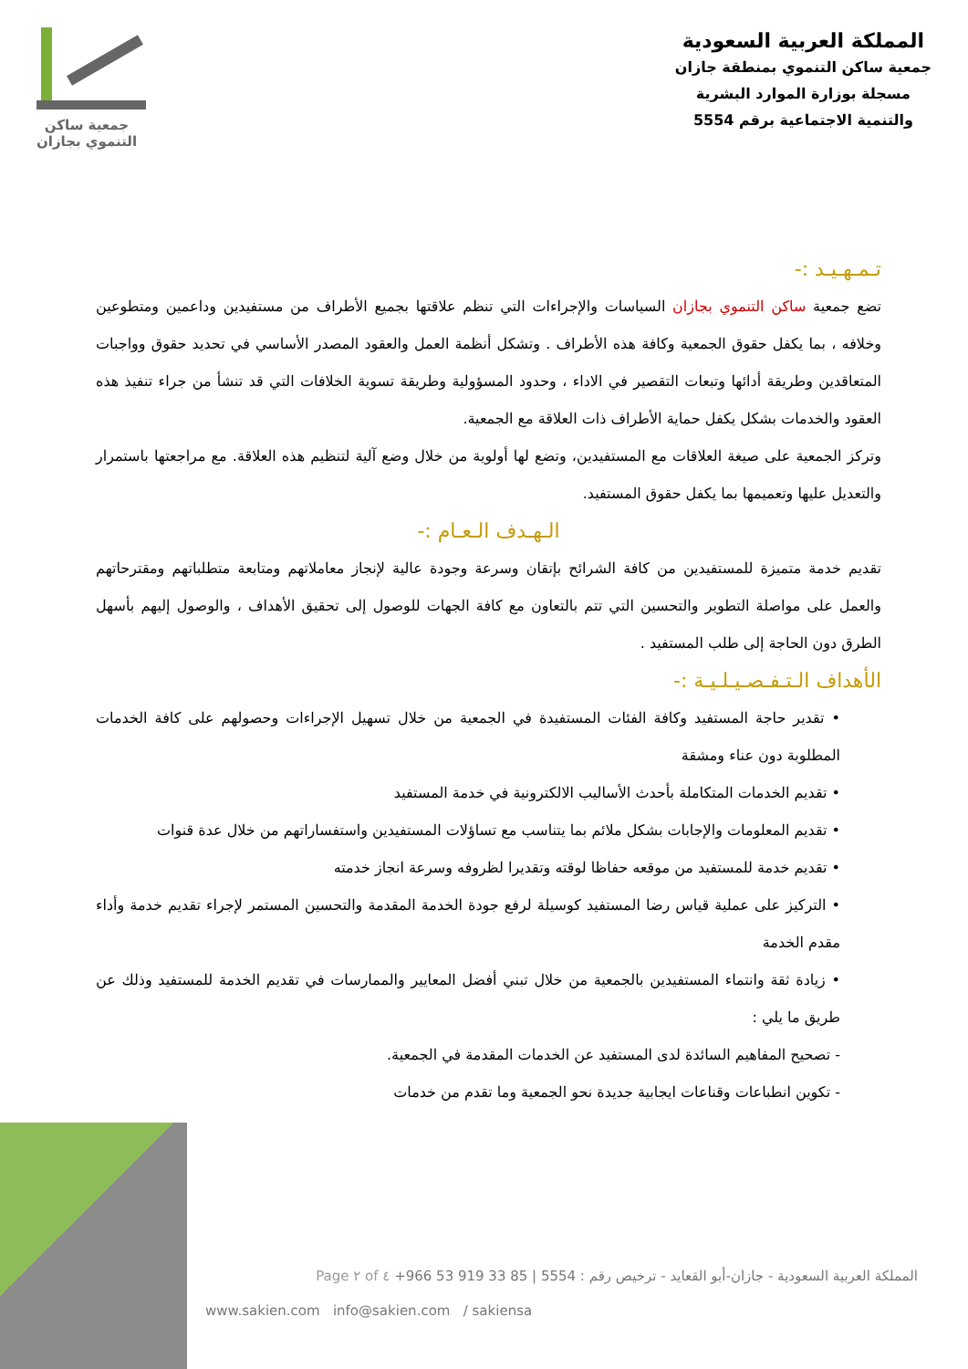المملكة العربية السعودية
جمعية ساكن التنموي بمنطقة جازان
مسجلة بوزارة الموارد البشرية
والتنمية الاجتماعية برقم 5554
جمعية ساكن
التنموي بجازان
تـمـهـيـد :-
تضع جمعية ساكن التنموي بجازان السياسات والإجراءات التي تنظم علاقتها بجميع الأطراف من مستفيدين وداعمين ومتطوعين وخلافه ، بما يكفل حقوق الجمعية وكافة هذه الأطراف . وتشكل أنظمة العمل والعقود المصدر الأساسي في تحديد حقوق وواجبات المتعاقدين وطريقة أدائها وتبعات التقصير في الاداء ، وحدود المسؤولية وطريقة تسوية الخلافات التي قد تنشأ من جراء تنفيذ هذه العقود والخدمات بشكل يكفل حماية الأطراف ذات العلاقة مع الجمعية.
وتركز الجمعية على صيغة العلاقات مع المستفيدين، وتضع لها أولوية من خلال وضع آلية لتنظيم هذه العلاقة. مع مراجعتها باستمرار والتعديل عليها وتعميمها بما يكفل حقوق المستفيد.
الـهـدف الـعـام :-
تقديم خدمة متميزة للمستفيدين من كافة الشرائح بإتقان وسرعة وجودة عالية لإنجاز معاملاتهم ومتابعة متطلباتهم ومقترحاتهم والعمل على مواصلة التطوير والتحسين التي تتم بالتعاون مع كافة الجهات للوصول إلى تحقيق الأهداف ، والوصول إليهم بأسهل الطرق دون الحاجة إلى طلب المستفيد .
الأهداف الـتـفـصـيـلـيـة :-
• تقدير حاجة المستفيد وكافة الفئات المستفيدة في الجمعية من خلال تسهيل الإجراءات وحصولهم على كافة الخدمات المطلوبة دون عناء ومشقة
• تقديم الخدمات المتكاملة بأحدث الأساليب الالكترونية في خدمة المستفيد
• تقديم المعلومات والإجابات بشكل ملائم بما يتناسب مع تساؤلات المستفيدين واستفساراتهم من خلال عدة قنوات
• تقديم خدمة للمستفيد من موقعه حفاظا لوقته وتقديرا لظروفه وسرعة انجاز خدمته
• التركيز على عملية قياس رضا المستفيد كوسيلة لرفع جودة الخدمة المقدمة والتحسين المستمر لإجراء تقديم خدمة وأداء مقدم الخدمة
• زيادة ثقة وانتماء المستفيدين بالجمعية من خلال تبني أفضل المعايير والممارسات في تقديم الخدمة للمستفيد وذلك عن طريق ما يلي :
- تصحيح المفاهيم السائدة لدى المستفيد عن الخدمات المقدمة في الجمعية.
- تكوين انطباعات وقناعات ايجابية جديدة نحو الجمعية وما تقدم من خدمات
المملكة العربية السعودية - جازان-أبو القعايد - ترخيص رقم : 5554 | +966 53 919 33 85 Page ٢ of ٤
www.sakien.com info@sakien.com / sakiensa